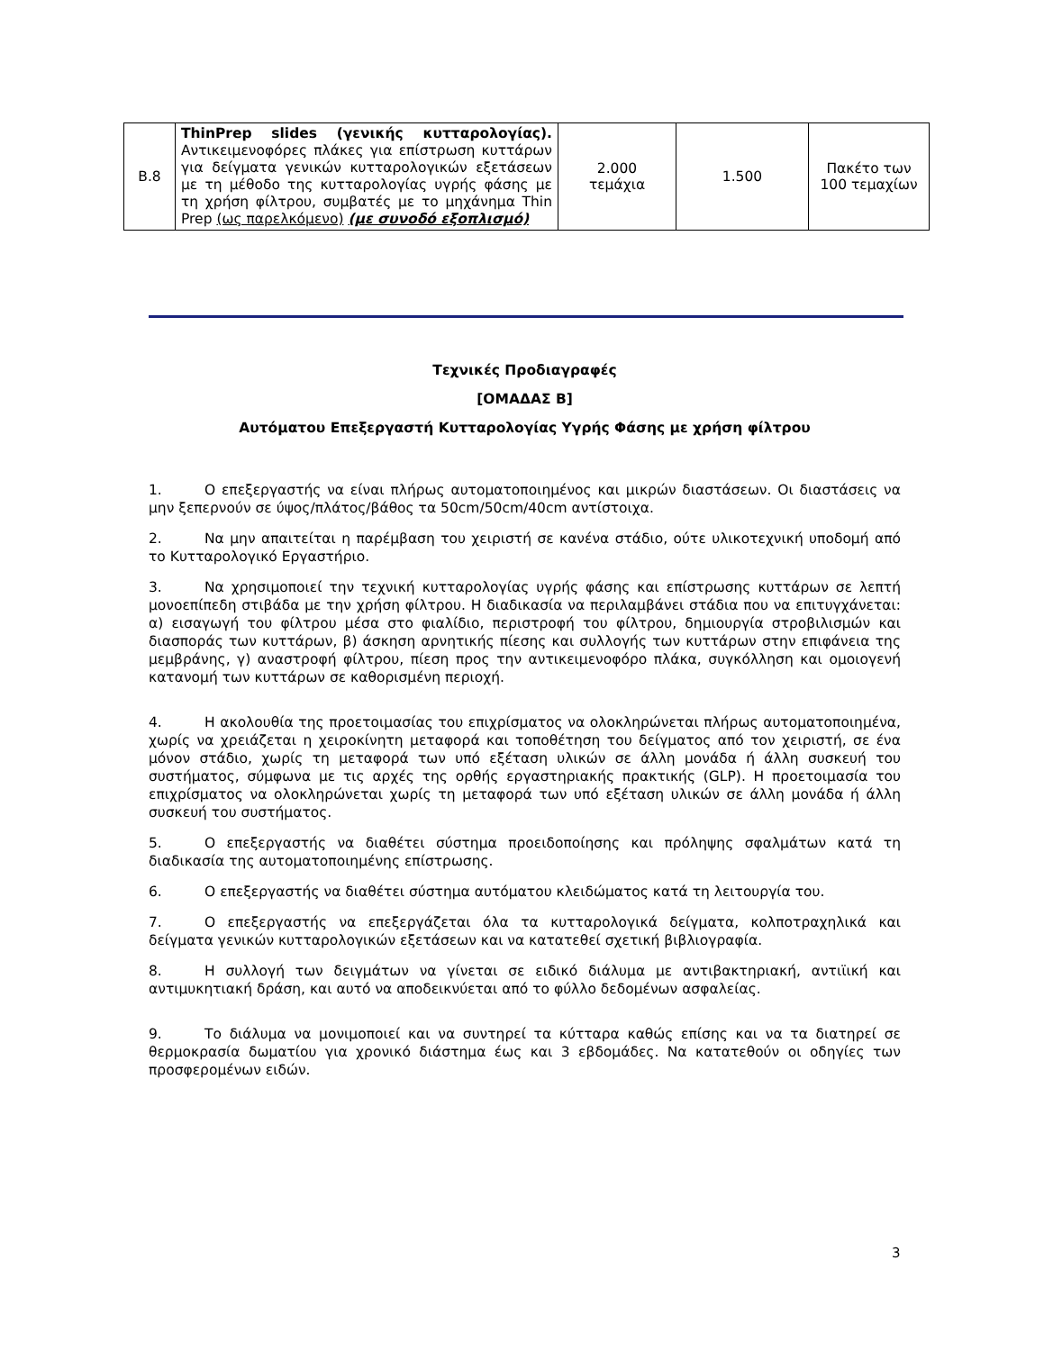| Β.8 | ThinPrep slides (γενικής κυτταρολογίας). Αντικειμενοφόρες πλάκες για επίστρωση κυττάρων για δείγματα γενικών κυτταρολογικών εξετάσεων με τη μέθοδο της κυτταρολογίας υγρής φάσης με τη χρήση φίλτρου, συμβατές με το μηχάνημα Thin Prep (ως παρελκόμενο) (με συνοδό εξοπλισμό) | 2.000 τεμάχια | 1.500 | Πακέτο των 100 τεμαχίων |
Τεχνικές Προδιαγραφές
[ΟΜΑΔΑΣ Β]
Αυτόματου Επεξεργαστή Κυτταρολογίας Υγρής Φάσης με χρήση φίλτρου
1. Ο επεξεργαστής να είναι πλήρως αυτοματοποιημένος και μικρών διαστάσεων. Οι διαστάσεις να μην ξεπερνούν σε ύψος/πλάτος/βάθος τα 50cm/50cm/40cm αντίστοιχα.
2. Να μην απαιτείται η παρέμβαση του χειριστή σε κανένα στάδιο, ούτε υλικοτεχνική υποδομή από το Κυτταρολογικό Εργαστήριο.
3. Να χρησιμοποιεί την τεχνική κυτταρολογίας υγρής φάσης και επίστρωσης κυττάρων σε λεπτή μονοεπίπεδη στιβάδα με την χρήση φίλτρου. Η διαδικασία να περιλαμβάνει στάδια που να επιτυγχάνεται: α) εισαγωγή του φίλτρου μέσα στο φιαλίδιο, περιστροφή του φίλτρου, δημιουργία στροβιλισμών και διασποράς των κυττάρων, β) άσκηση αρνητικής πίεσης και συλλογής των κυττάρων στην επιφάνεια της μεμβράνης, γ) αναστροφή φίλτρου, πίεση προς την αντικειμενοφόρο πλάκα, συγκόλληση και ομοιογενή κατανομή των κυττάρων σε καθορισμένη περιοχή.
4. Η ακολουθία της προετοιμασίας του επιχρίσματος να ολοκληρώνεται πλήρως αυτοματοποιημένα, χωρίς να χρειάζεται η χειροκίνητη μεταφορά και τοποθέτηση του δείγματος από τον χειριστή, σε ένα μόνον στάδιο, χωρίς τη μεταφορά των υπό εξέταση υλικών σε άλλη μονάδα ή άλλη συσκευή του συστήματος, σύμφωνα με τις αρχές της ορθής εργαστηριακής πρακτικής (GLP). Η προετοιμασία του επιχρίσματος να ολοκληρώνεται χωρίς τη μεταφορά των υπό εξέταση υλικών σε άλλη μονάδα ή άλλη συσκευή του συστήματος.
5. Ο επεξεργαστής να διαθέτει σύστημα προειδοποίησης και πρόληψης σφαλμάτων κατά τη διαδικασία της αυτοματοποιημένης επίστρωσης.
6. Ο επεξεργαστής να διαθέτει σύστημα αυτόματου κλειδώματος κατά τη λειτουργία του.
7. Ο επεξεργαστής να επεξεργάζεται όλα τα κυτταρολογικά δείγματα, κολποτραχηλικά και δείγματα γενικών κυτταρολογικών εξετάσεων και να κατατεθεί σχετική βιβλιογραφία.
8. Η συλλογή των δειγμάτων να γίνεται σε ειδικό διάλυμα με αντιβακτηριακή, αντιϊική και αντιμυκητιακή δράση, και αυτό να αποδεικνύεται από το φύλλο δεδομένων ασφαλείας.
9. Το διάλυμα να μονιμοποιεί και να συντηρεί τα κύτταρα καθώς επίσης και να τα διατηρεί σε θερμοκρασία δωματίου για χρονικό διάστημα έως και 3 εβδομάδες. Να κατατεθούν οι οδηγίες των προσφερομένων ειδών.
3